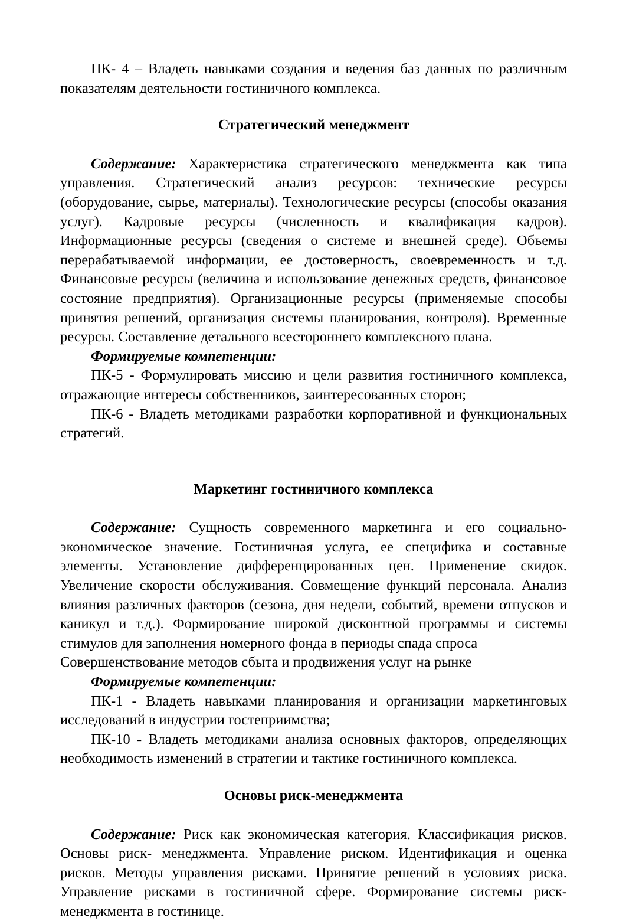ПК- 4 – Владеть навыками создания и ведения баз данных по различным показателям деятельности гостиничного комплекса.
Стратегический менеджмент
Содержание: Характеристика стратегического менеджмента как типа управления. Стратегический анализ ресурсов: технические ресурсы (оборудование, сырье, материалы). Технологические ресурсы (способы оказания услуг). Кадровые ресурсы (численность и квалификация кадров). Информационные ресурсы (сведения о системе и внешней среде). Объемы перерабатываемой информации, ее достоверность, своевременность и т.д. Финансовые ресурсы (величина и использование денежных средств, финансовое состояние предприятия). Организационные ресурсы (применяемые способы принятия решений, организация системы планирования, контроля). Временные ресурсы. Составление детального всестороннего комплексного плана.
Формируемые компетенции:
ПК-5 - Формулировать миссию и цели развития гостиничного комплекса, отражающие интересы собственников, заинтересованных сторон;
ПК-6 - Владеть методиками разработки корпоративной и функциональных стратегий.
Маркетинг гостиничного комплекса
Содержание: Сущность современного маркетинга и его социально-экономическое значение. Гостиничная услуга, ее специфика и составные элементы. Установление дифференцированных цен. Применение скидок. Увеличение скорости обслуживания. Совмещение функций персонала. Анализ влияния различных факторов (сезона, дня недели, событий, времени отпусков и каникул и т.д.). Формирование широкой дисконтной программы и системы стимулов для заполнения номерного фонда в периоды спада спроса
Совершенствование методов сбыта и продвижения услуг на рынке
Формируемые компетенции:
ПК-1 - Владеть навыками планирования и организации маркетинговых исследований в индустрии гостеприимства;
ПК-10 - Владеть методиками анализа основных факторов, определяющих необходимость изменений в стратегии и тактике гостиничного комплекса.
Основы риск-менеджмента
Содержание: Риск как экономическая категория. Классификация рисков. Основы риск- менеджмента. Управление риском. Идентификация и оценка рисков. Методы управления рисками. Принятие решений в условиях риска. Управление рисками в гостиничной сфере. Формирование системы риск-менеджмента в гостинице.